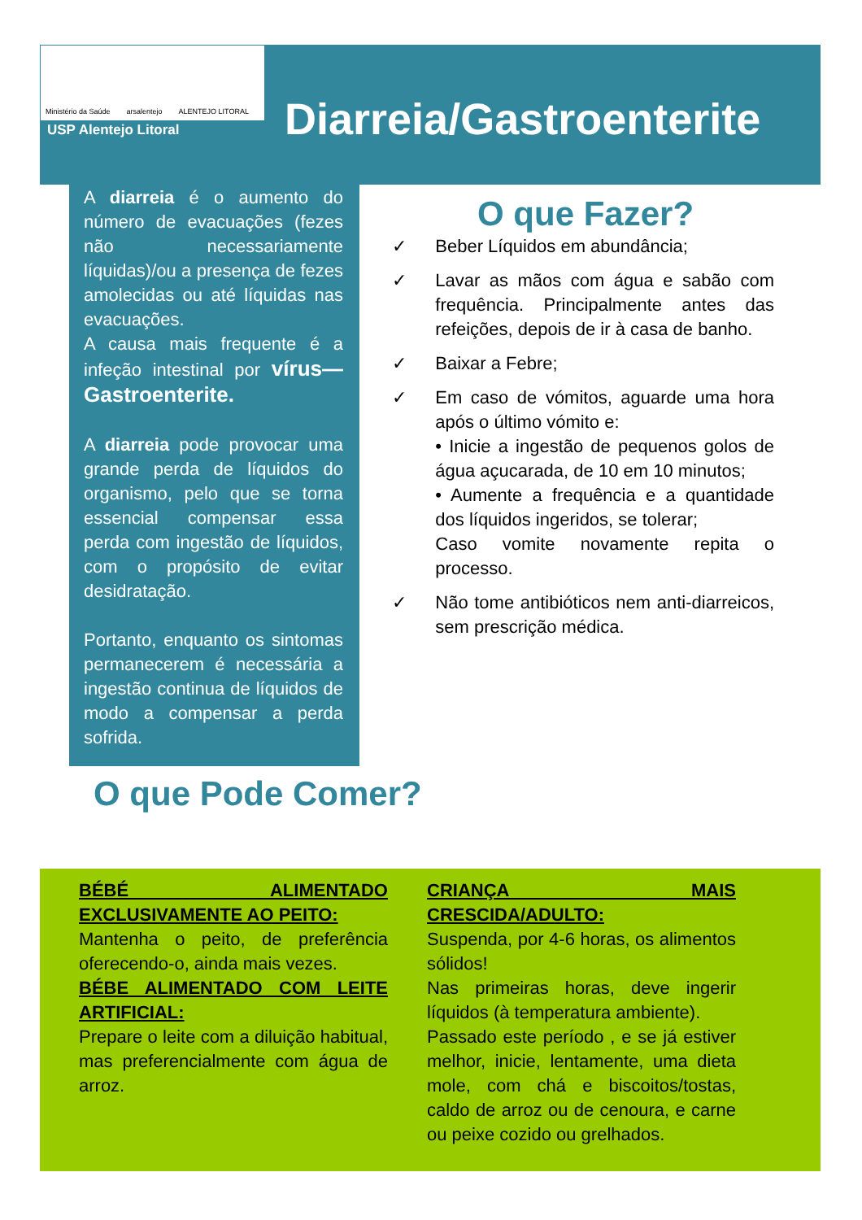Ministério da Saúde arsalentejo ALENTEJO LITORAL
USP Alentejo Litoral Diarreia/Gastroenterite
A diarreia é o aumento do número de evacuações (fezes não necessariamente líquidas)/ou a presença de fezes amolecidas ou até líquidas nas evacuações.
A causa mais frequente é a infeção intestinal por vírus—Gastroenterite.
A diarreia pode provocar uma grande perda de líquidos do organismo, pelo que se torna essencial compensar essa perda com ingestão de líquidos, com o propósito de evitar desidratação.
Portanto, enquanto os sintomas permanecerem é necessária a ingestão continua de líquidos de modo a compensar a perda sofrida.
O que Fazer?
✓ Beber Líquidos em abundância;
✓ Lavar as mãos com água e sabão com frequência. Principalmente antes das refeições, depois de ir à casa de banho.
✓ Baixar a Febre;
✓ Em caso de vómitos, aguarde uma hora após o último vómito e:
• Inicie a ingestão de pequenos golos de água açucarada, de 10 em 10 minutos;
• Aumente a frequência e a quantidade dos líquidos ingeridos, se tolerar;
Caso vomite novamente repita o processo.
✓ Não tome antibióticos nem anti-diarreicos, sem prescrição médica.
O que Pode Comer?
BÉBÉ ALIMENTADO EXCLUSIVAMENTE AO PEITO:
Mantenha o peito, de preferência oferecendo-o, ainda mais vezes.
BÉBE ALIMENTADO COM LEITE ARTIFICIAL:
Prepare o leite com a diluição habitual, mas preferencialmente com água de arroz.
CRIANÇA MAIS CRESCIDA/ADULTO:
Suspenda, por 4-6 horas, os alimentos sólidos!
Nas primeiras horas, deve ingerir líquidos (à temperatura ambiente).
Passado este período , e se já estiver melhor, inicie, lentamente, uma dieta mole, com chá e biscoitos/tostas, caldo de arroz ou de cenoura, e carne ou peixe cozido ou grelhados.